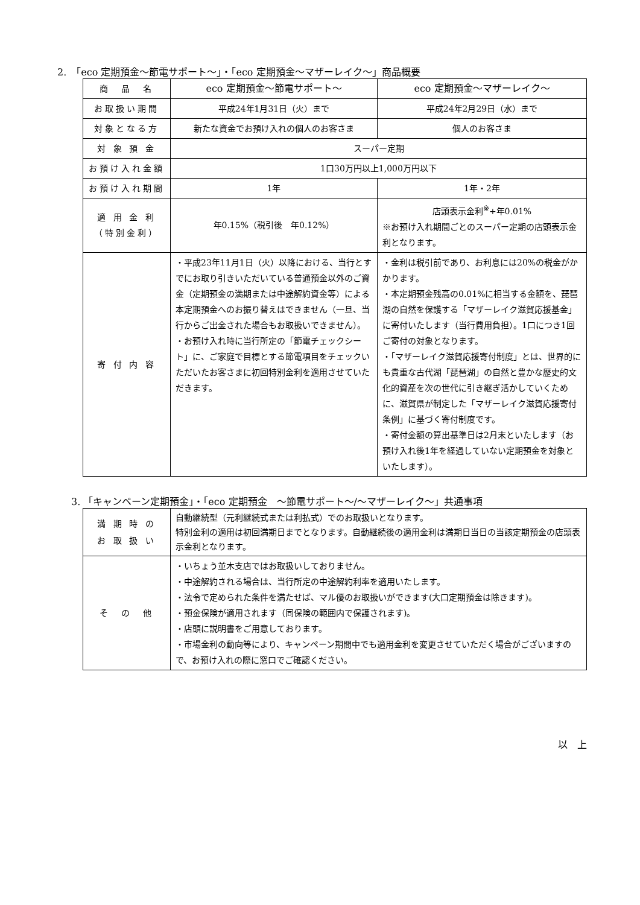2.　「eco 定期預金〜節電サポート〜」・「eco 定期預金〜マザーレイク〜」商品概要
| 商 品 名 | eco 定期預金〜節電サポート〜 | eco 定期預金〜マザーレイク〜 |
| お取扱い期間 | 平成24年1月31日（火）まで | 平成24年2月29日（水）まで |
| 対象となる方 | 新たな資金でお預け入れの個人のお客さま | 個人のお客さま |
| 対 象 預 金 | スーパー定期 | |
| お預け入れ金額 | 1口30万円以上1,000万円以下 | |
| お預け入れ期間 | 1年 | 1年・2年 |
| 適 用 金 利 （特別金利） | 年0.15%（税引後 年0.12%） | 店頭表示金利<sup>※</sup>+年0.01% ※お預け入れ期間ごとのスーパー定期の店頭表示金利となります。 |
| 寄 付 内 容 | ・平成23年11月1日（火）以降における、当行とすでにお取り引きいただいている普通預金以外のご資金（定期預金の満期または中途解約資金等）による本定期預金へのお振り替えはできません（一旦、当行からご出金された場合もお取扱いできません）。 ・お預け入れ時に当行所定の「節電チェックシート」に、ご家庭で目標とする節電項目をチェックいただいたお客さまに初回特別金利を適用させていただきます。 | ・金利は税引前であり、お利息には20%の税金がかかります。 ・本定期預金残高の0.01%に相当する金額を、琵琶湖の自然を保護する「マザーレイク滋賀応援基金」に寄付いたします（当行費用負担）。1口につき1回ご寄付の対象となります。 ・「マザーレイク滋賀応援寄付制度」とは、世界的にも貴重な古代湖「琵琶湖」の自然と豊かな歴史的文化的資産を次の世代に引き継ぎ活かしていくために、滋賀県が制定した「マザーレイク滋賀応援寄付条例」に基づく寄付制度です。 ・寄付金額の算出基準日は2月末といたします（お預け入れ後1年を経過していない定期預金を対象といたします）。 |
3. 「キャンペーン定期預金」・「eco 定期預金　〜節電サポート〜/〜マザーレイク〜」共通事項
| 満 期 時 の お 取 扱 い | 自動継続型（元利継続式または利払式）でのお取扱いとなります。 特別金利の適用は初回満期日までとなります。自動継続後の適用金利は満期日当日の当該定期預金の店頭表示金利となります。 |
| そ の 他 | ・いちょう並木支店ではお取扱いしておりません。 ・中途解約される場合は、当行所定の中途解約利率を適用いたします。 ・法令で定められた条件を満たせば、マル優のお取扱いができます(大口定期預金は除きます)。 ・預金保険が適用されます（同保険の範囲内で保護されます)。 ・店頭に説明書をご用意しております。 ・市場金利の動向等により、キャンペーン期間中でも適用金利を変更させていただく場合がございますので、お預け入れの際に窓口でご確認ください。 |
以　上